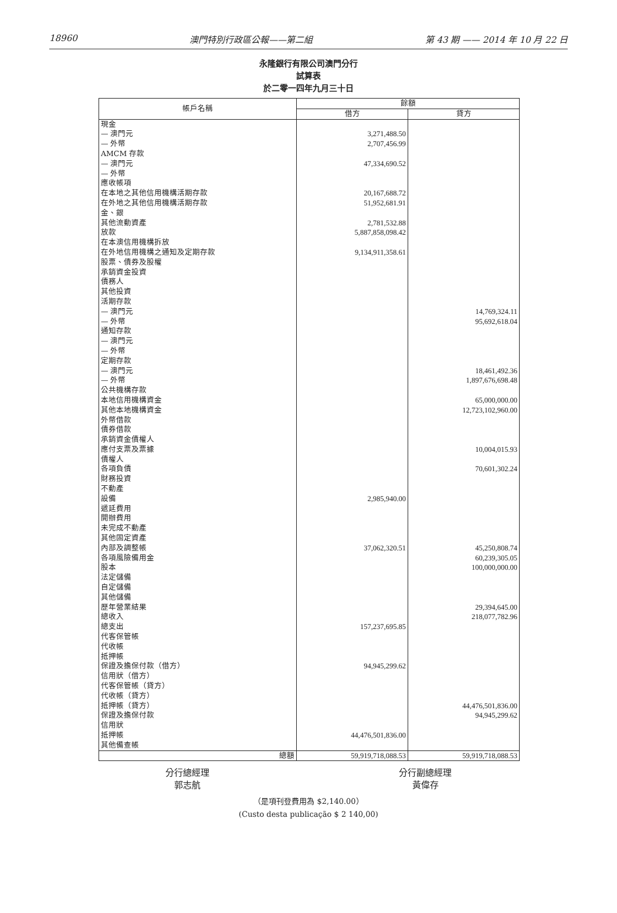18960 澳門特別行政區公報——第二組 第 43 期 —— 2014 年 10 月 22 日
永隆銀行有限公司澳門分行
試算表
於二零一四年九月三十日
| 帳戶名稱 | 餘額 | |
| --- | --- | --- |
| | 借方 | 貸方 |
| 現金 | | |
| — 澳門元 | 3,271,488.50 | |
| — 外幣 | 2,707,456.99 | |
| AMCM 存款 | | |
| — 澳門元 | 47,334,690.52 | |
| — 外幣 | | |
| 應收帳項 | | |
| 在本地之其他信用機構活期存款 | 20,167,688.72 | |
| 在外地之其他信用機構活期存款 | 51,952,681.91 | |
| 金、銀 | | |
| 其他流動資產 | 2,781,532.88 | |
| 放款 | 5,887,858,098.42 | |
| 在本澳信用機構拆放 | | |
| 在外地信用機構之通知及定期存款 | 9,134,911,358.61 | |
| 股票、債券及股權 | | |
| 承銷資金投資 | | |
| 債務人 | | |
| 其他投資 | | |
| 活期存款 | | |
| — 澳門元 | | 14,769,324.11 |
| — 外幣 | | 95,692,618.04 |
| 通知存款 | | |
| — 澳門元 | | |
| — 外幣 | | |
| 定期存款 | | |
| — 澳門元 | | 18,461,492.36 |
| — 外幣 | | 1,897,676,698.48 |
| 公共機構存款 | | |
| 本地信用機構資金 | | 65,000,000.00 |
| 其他本地機構資金 | | 12,723,102,960.00 |
| 外幣借款 | | |
| 債券借款 | | |
| 承銷資金債權人 | | |
| 應付支票及票據 | | 10,004,015.93 |
| 債權人 | | |
| 各項負債 | | 70,601,302.24 |
| 財務投資 | | |
| 不動產 | | |
| 設備 | 2,985,940.00 | |
| 遞延費用 | | |
| 開辦費用 | | |
| 未完成不動產 | | |
| 其他固定資產 | | |
| 內部及調整帳 | 37,062,320.51 | 45,250,808.74 |
| 各項風險備用金 | | 60,239,305.05 |
| 股本 | | 100,000,000.00 |
| 法定儲備 | | |
| 自定儲備 | | |
| 其他儲備 | | |
| 歷年營業結果 | | 29,394,645.00 |
| 總收入 | | 218,077,782.96 |
| 總支出 | 157,237,695.85 | |
| 代客保管帳 | | |
| 代收帳 | | |
| 抵押帳 | | |
| 保證及擔保付款（借方） | 94,945,299.62 | |
| 信用狀（借方） | | |
| 代客保管帳（貸方） | | |
| 代收帳（貸方） | | |
| 抵押帳（貸方） | | 44,476,501,836.00 |
| 保證及擔保付款 | | 94,945,299.62 |
| 信用狀 | | |
| 抵押帳 | 44,476,501,836.00 | |
| 其他備查帳 | | |
| 總額 | 59,919,718,088.53 | 59,919,718,088.53 |
分行總經理
郭志航
分行副總經理
黃偉存
（是項刊登費用為 $2,140.00）
(Custo desta publicação $ 2 140,00)